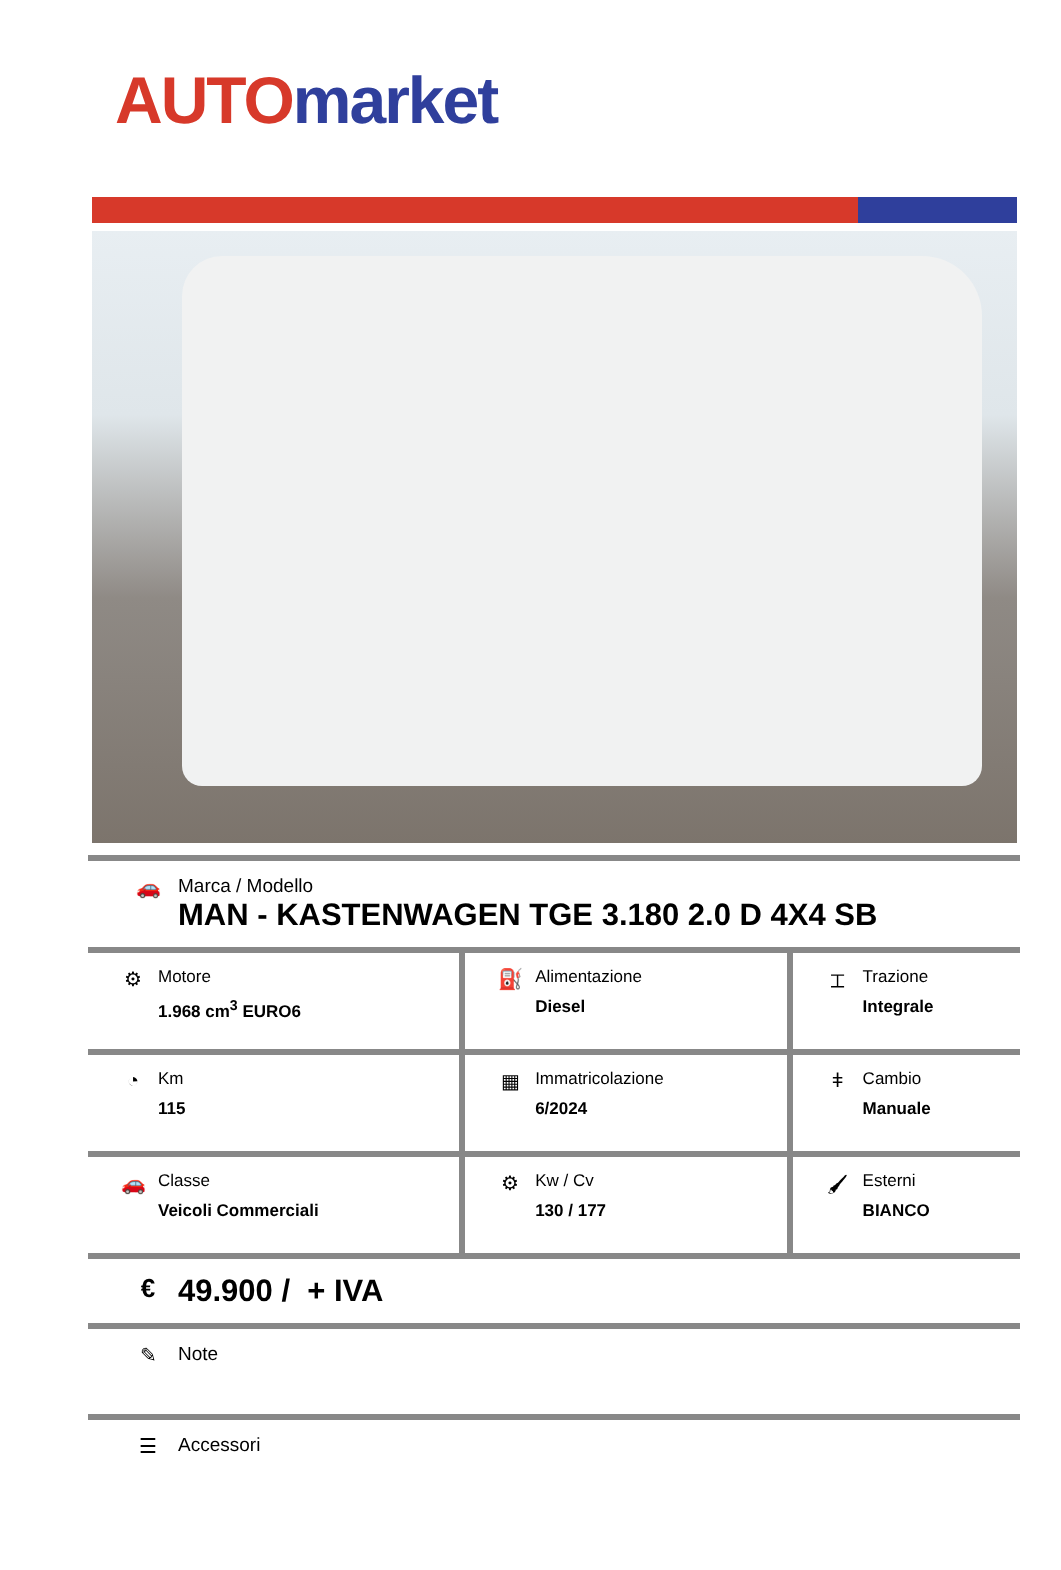AUTO market
🚗 Marca / Modello
MAN - KASTENWAGEN TGE 3.180 2.0 D 4X4 SB
| ⚙ Motore 1.968 cm<sup>3</sup> EURO6 | ⛽ Alimentazione Diesel | ⌶ Trazione Integrale |
| ◔ Km 115 | ▦ Immatricolazione 6/2024 | ǂ Cambio Manuale |
| 🚗 Classe Veicoli Commerciali | ⚙ Kw / Cv 130 / 177 | 🖌 Esterni BIANCO |
€
49.900 / + IVA
✎ Note
☰ Accessori